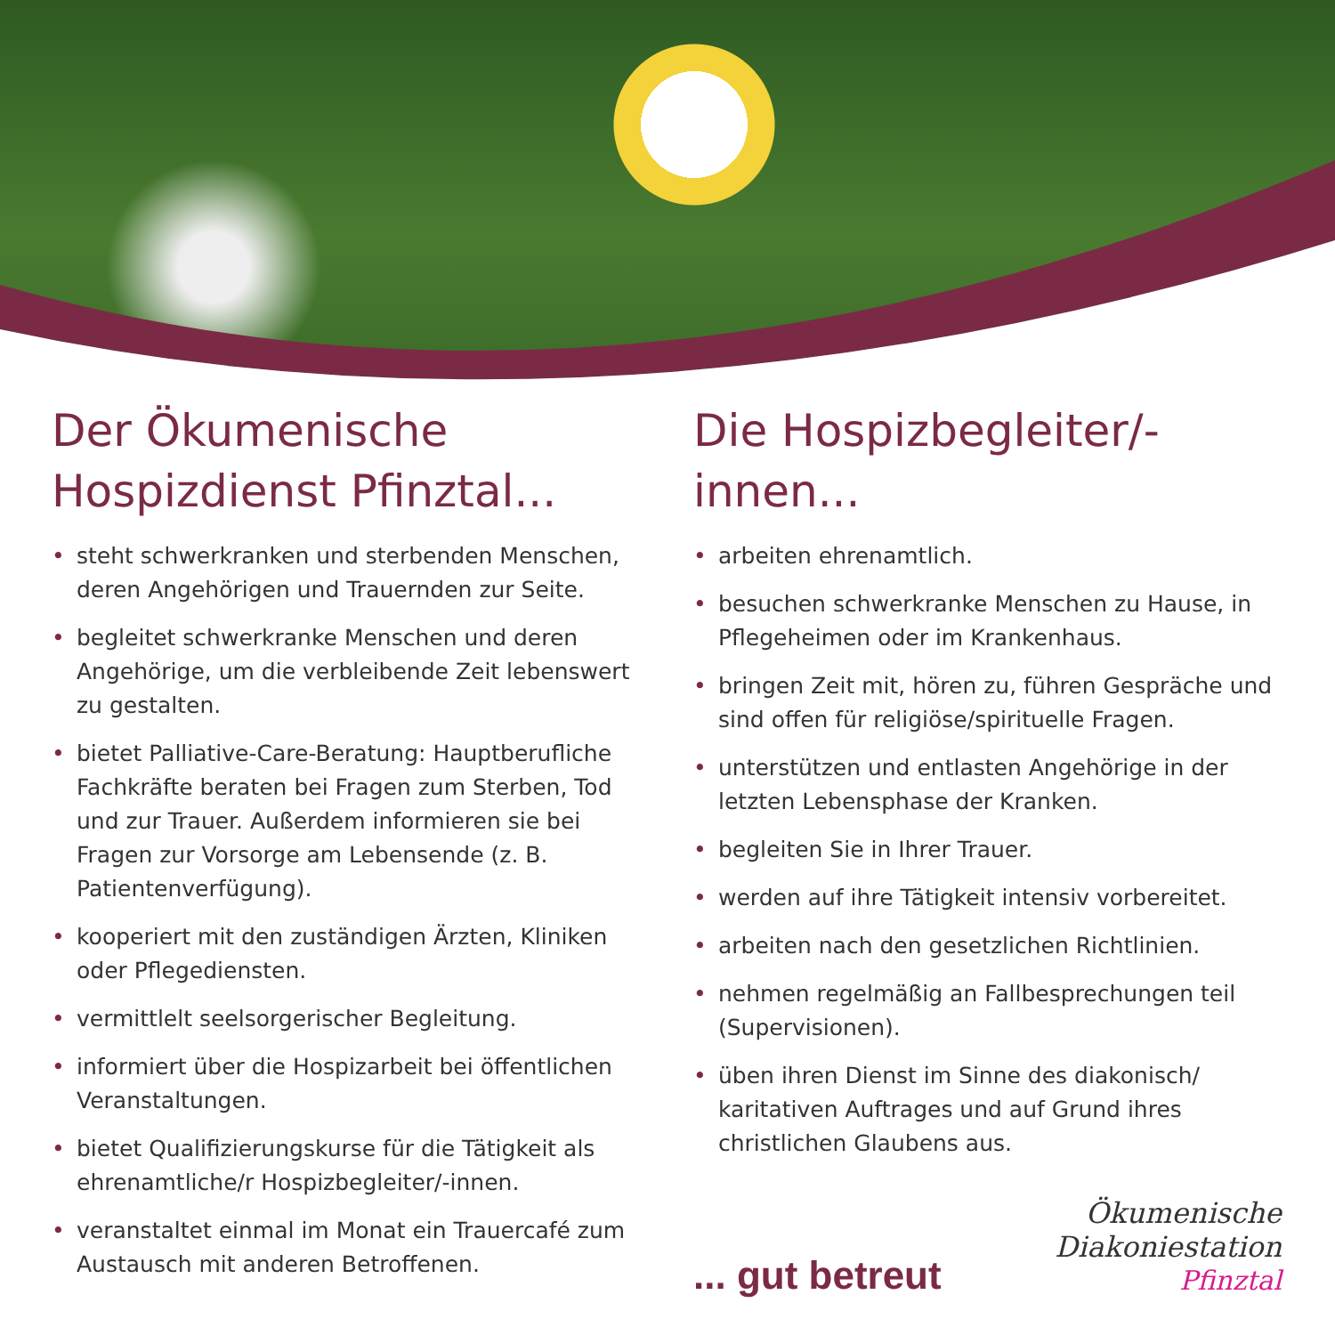Der Ökumenische Hospizdienst Pfinztal...
• steht schwerkranken und sterbenden Menschen, deren Angehörigen und Trauernden zur Seite.
• begleitet schwerkranke Menschen und deren Angehörige, um die verbleibende Zeit lebenswert zu gestalten.
• bietet Palliative-Care-Beratung: Hauptberufliche Fachkräfte beraten bei Fragen zum Sterben, Tod und zur Trauer. Außerdem informieren sie bei Fragen zur Vorsorge am Lebensende (z. B. Patientenverfügung).
• kooperiert mit den zuständigen Ärzten, Kliniken oder Pflegediensten.
• vermittlelt seelsorgerischer Begleitung.
• informiert über die Hospizarbeit bei öffentlichen Veranstaltungen.
• bietet Qualifizierungskurse für die Tätigkeit als ehrenamtliche/r Hospizbegleiter/-innen.
• veranstaltet einmal im Monat ein Trauercafé zum Austausch mit anderen Betroffenen.
Die Hospizbegleiter/-innen...
• arbeiten ehrenamtlich.
• besuchen schwerkranke Menschen zu Hause, in Pflegeheimen oder im Krankenhaus.
• bringen Zeit mit, hören zu, führen Gespräche und sind offen für religiöse/spirituelle Fragen.
• unterstützen und entlasten Angehörige in der letzten Lebensphase der Kranken.
• begleiten Sie in Ihrer Trauer.
• werden auf ihre Tätigkeit intensiv vorbereitet.
• arbeiten nach den gesetzlichen Richtlinien.
• nehmen regelmäßig an Fallbesprechungen teil (Supervisionen).
• üben ihren Dienst im Sinne des diakonisch/ karitativen Auftrages und auf Grund ihres christlichen Glaubens aus.
... gut betreut
Ökumenische
Diakoniestation
Pfinztal